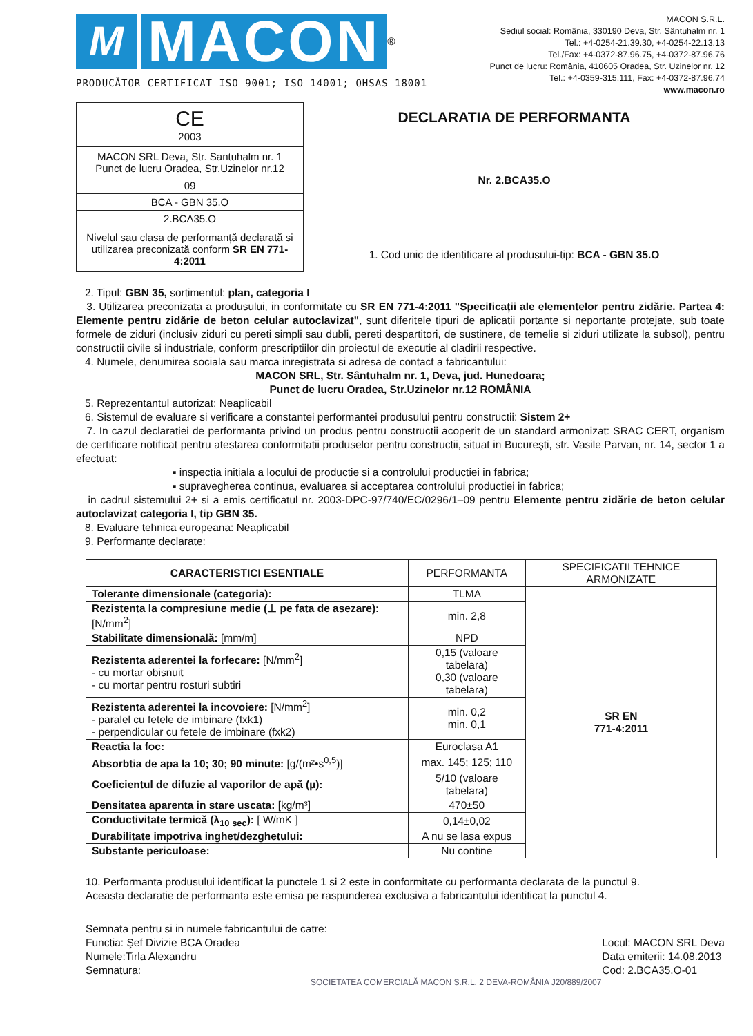M
MACON
®
PRODUCĂTOR CERTIFICAT ISO 9001; ISO 14001; OHSAS 18001
MACON S.R.L.
Sediul social: România, 330190 Deva, Str. Sântuhalm nr. 1
Tel.: +4-0254-21.39.30, +4-0254-22.13.13
Tel./Fax: +4-0372-87.96.75, +4-0372-87.96.76
Punct de lucru: România, 410605 Oradea, Str. Uzinelor nr. 12
Tel.: +4-0359-315.111, Fax: +4-0372-87.96.74
www.macon.ro
| CE 2003 |
| MACON SRL Deva, Str. Santuhalm nr. 1 Punct de lucru Oradea, Str.Uzinelor nr.12 |
| 09 |
| BCA - GBN 35.O |
| 2.BCA35.O |
| Nivelul sau clasa de performanță declarată si utilizarea preconizată conform SR EN 771-4:2011 |
DECLARATIA DE PERFORMANTA
Nr. 2.BCA35.O
1. Cod unic de identificare al produsului-tip: BCA - GBN 35.O
2. Tipul: GBN 35, sortimentul: plan, categoria I
3. Utilizarea preconizata a produsului, in conformitate cu SR EN 771-4:2011 "Specificații ale elementelor pentru zidărie. Partea 4: Elemente pentru zidărie de beton celular autoclavizat", sunt diferitele tipuri de aplicatii portante si neportante protejate, sub toate formele de ziduri (inclusiv ziduri cu pereti simpli sau dubli, pereti despartitori, de sustinere, de temelie si ziduri utilizate la subsol), pentru constructii civile si industriale, conform prescriptiilor din proiectul de executie al cladirii respective.
4. Numele, denumirea sociala sau marca inregistrata si adresa de contact a fabricantului:
MACON SRL, Str. Sântuhalm nr. 1, Deva, jud. Hunedoara;
Punct de lucru Oradea, Str.Uzinelor nr.12 ROMÂNIA
5. Reprezentantul autorizat: Neaplicabil
6. Sistemul de evaluare si verificare a constantei performantei produsului pentru constructii: Sistem 2+
7. In cazul declaratiei de performanta privind un produs pentru constructii acoperit de un standard armonizat: SRAC CERT, organism de certificare notificat pentru atestarea conformitatii produselor pentru constructii, situat in Bucureşti, str. Vasile Parvan, nr. 14, sector 1 a efectuat:
▪ inspectia initiala a locului de productie si a controlului productiei in fabrica;
▪ supravegherea continua, evaluarea si acceptarea controlului productiei in fabrica;
in cadrul sistemului 2+ si a emis certificatul nr. 2003-DPC-97/740/EC/0296/1–09 pentru Elemente pentru zidărie de beton celular autoclavizat categoria I, tip GBN 35.
8. Evaluare tehnica europeana: Neaplicabil
9. Performante declarate:
| CARACTERISTICI ESENTIALE | PERFORMANTA | SPECIFICATII TEHNICE ARMONIZATE |
| --- | --- | --- |
| Tolerante dimensionale (categoria): | TLMA | SR EN 771-4:2011 |
| Rezistenta la compresiune medie (⊥ pe fata de asezare): [N/mm<sup>2</sup>] | min. 2,8 | |
| Stabilitate dimensională: [mm/m] | NPD | |
| Rezistenta aderentei la forfecare: [N/mm<sup>2</sup>] - cu mortar obisnuit - cu mortar pentru rosturi subtiri | 0,15 (valoare tabelara) 0,30 (valoare tabelara) | |
| Rezistenta aderentei la incovoiere: [N/mm<sup>2</sup>] - paralel cu fetele de imbinare (fxk1) - perpendicular cu fetele de imbinare (fxk2) | min. 0,2 min. 0,1 | |
| Reactia la foc: | Euroclasa A1 | |
| Absorbtia de apa la 10; 30; 90 minute: [g/(m²•s<sup>0,5</sup>)] | max. 145; 125; 110 | |
| Coeficientul de difuzie al vaporilor de apă (µ): | 5/10 (valoare tabelara) | |
| Densitatea aparenta in stare uscata: [kg/m³] | 470±50 | |
| Conductivitate termică (λ<sub>10 sec</sub>): [ W/mK ] | 0,14±0,02 | |
| Durabilitate impotriva inghet/dezghetului: | A nu se lasa expus | |
| Substante periculoase: | Nu contine | |
10. Performanta produsului identificat la punctele 1 si 2 este in conformitate cu performanta declarata de la punctul 9.
Aceasta declaratie de performanta este emisa pe raspunderea exclusiva a fabricantului identificat la punctul 4.
Semnata pentru si in numele fabricantului de catre:
Functia: Şef Divizie BCA Oradea
Numele:Tirla Alexandru
Semnatura:
Locul: MACON SRL Deva
Data emiterii: 14.08.2013
Cod: 2.BCA35.O-01
SOCIETATEA COMERCIALĂ MACON S.R.L. 2 DEVA-ROMÂNIA J20/889/2007